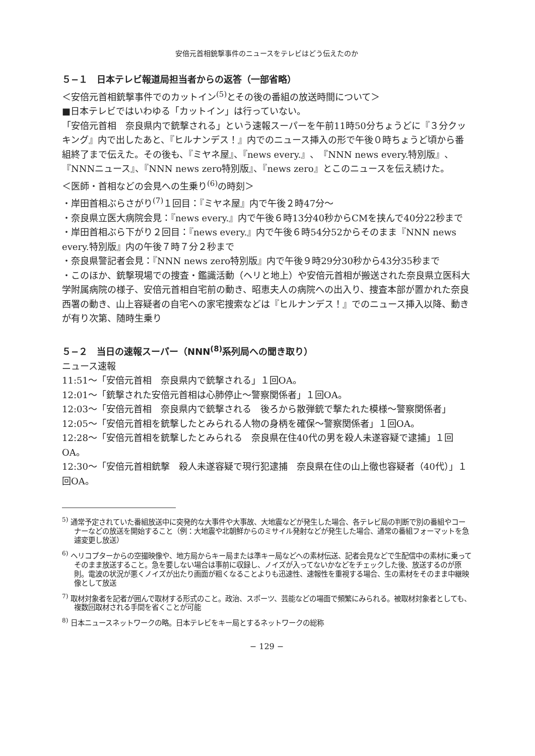安倍元首相銃撃事件のニュースをテレビはどう伝えたのか
５−１　日本テレビ報道局担当者からの返答（一部省略）
＜安倍元首相銃撃事件でのカットイン<sup>(5)</sup>とその後の番組の放送時間について＞
■日本テレビではいわゆる「カットイン」は行っていない。
「安倍元首相　奈良県内で銃撃される」という速報スーパーを午前11時50分ちょうどに『３分クッキング』内で出したあと、『ヒルナンデス！』内でのニュース挿入の形で午後０時ちょうど頃から番組終了まで伝えた。その後も、『ミヤネ屋』、『news every.』、『NNN news every.特別版』、『NNNニュース』、『NNN news zero特別版』、『news zero』とこのニュースを伝え続けた。
＜医師・首相などの会見への生乗り<sup>(6)</sup>の時刻＞
・岸田首相ぶらさがり<sup>(7)</sup>１回目：『ミヤネ屋』内で午後２時47分〜
・奈良県立医大病院会見：『news every.』内で午後６時13分40秒からCMを挟んで40分22秒まで
・岸田首相ぶら下がり２回目：『news every.』内で午後６時54分52からそのまま『NNN news every.特別版』内の午後７時７分２秒まで
・奈良県警記者会見：『NNN news zero特別版』内で午後９時29分30秒から43分35秒まで
・このほか、銃撃現場での捜査・鑑識活動（ヘリと地上）や安倍元首相が搬送された奈良県立医科大学附属病院の様子、安倍元首相自宅前の動き、昭恵夫人の病院への出入り、捜査本部が置かれた奈良西署の動き、山上容疑者の自宅への家宅捜索などは『ヒルナンデス！』でのニュース挿入以降、動きが有り次第、随時生乗り
５−２　当日の速報スーパー（NNN<sup>(8)</sup>系列局への聞き取り）
ニュース速報
11:51〜「安倍元首相　奈良県内で銃撃される」１回OA。
12:01〜「銃撃された安倍元首相は心肺停止〜警察関係者」１回OA。
12:03〜「安倍元首相　奈良県内で銃撃される　後ろから散弾銃で撃たれた模様〜警察関係者」
12:05〜「安倍元首相を銃撃したとみられる人物の身柄を確保〜警察関係者」１回OA。
12:28〜「安倍元首相を銃撃したとみられる　奈良県在住40代の男を殺人未遂容疑で逮捕」１回OA。
12:30〜「安倍元首相銃撃　殺人未遂容疑で現行犯逮捕　奈良県在住の山上徹也容疑者（40代）」１回OA。
<sup>5)</sup> 通常予定されていた番組放送中に突発的な大事件や大事故、大地震などが発生した場合、各テレビ局の判断で別の番組やコーナーなどの放送を開始すること（例：大地震や北朝鮮からのミサイル発射などが発生した場合、通常の番組フォーマットを急遽変更し放送）
<sup>6)</sup> ヘリコプターからの空撮映像や、地方局からキー局または準キー局などへの素材伝送、記者会見などで生配信中の素材に乗ってそのまま放送すること。急を要しない場合は事前に収録し、ノイズが入ってないかなどをチェックした後、放送するのが原則。電波の状況が悪くノイズが出たり画面が粗くなることよりも迅速性、速報性を重視する場合、生の素材をそのまま中継映像として放送
<sup>7)</sup> 取材対象者を記者が囲んで取材する形式のこと。政治、スポーツ、芸能などの場面で頻繁にみられる。被取材対象者としても、複数回取材される手間を省くことが可能
<sup>8)</sup> 日本ニュースネットワークの略。日本テレビをキー局とするネットワークの総称
− 129 −